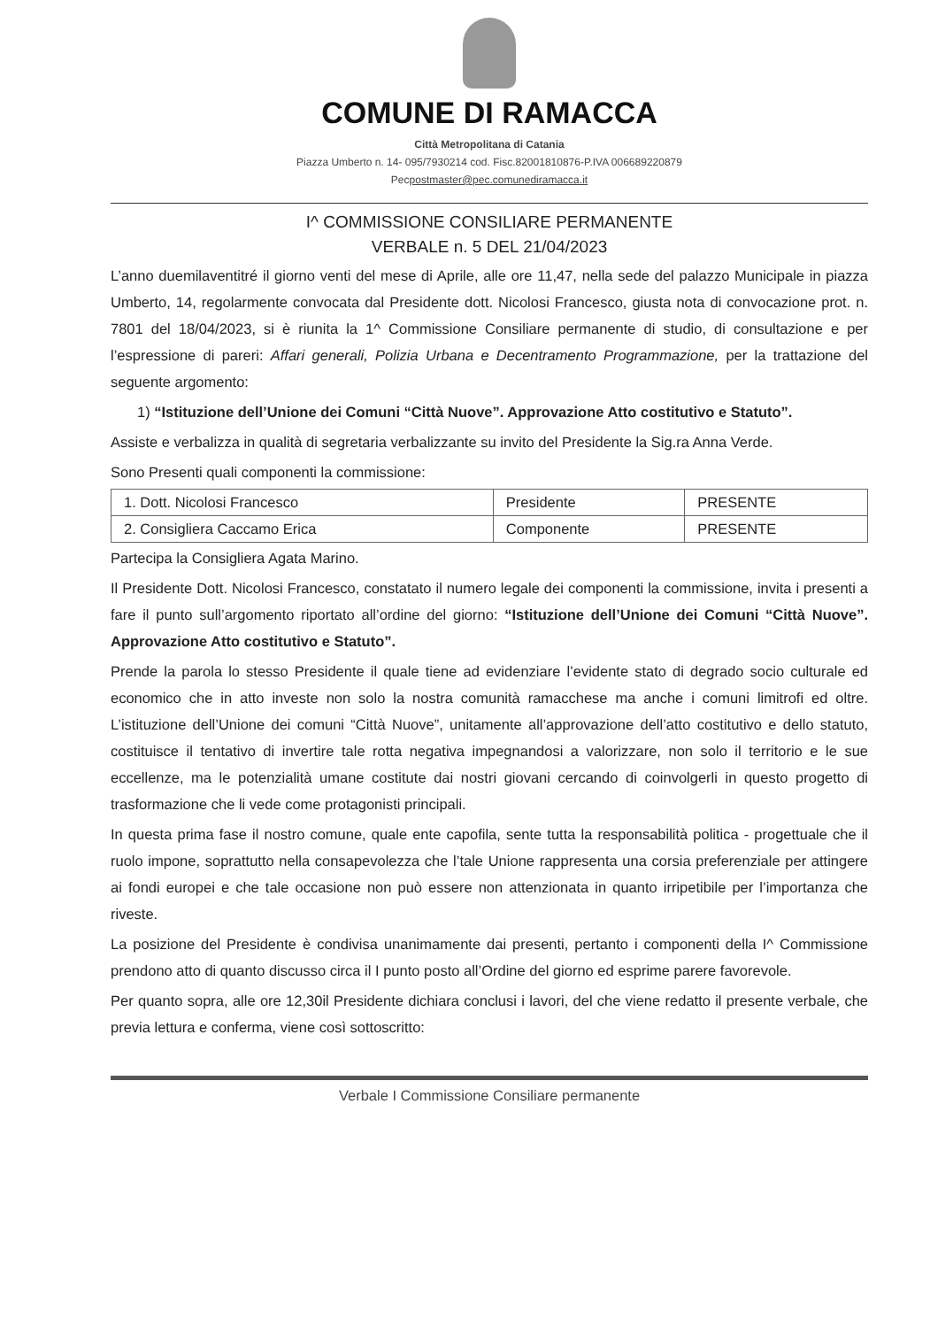COMUNE DI RAMACCA
Città Metropolitana di Catania
Piazza Umberto n. 14- 095/7930214 cod. Fisc.82001810876-P.IVA 006689220879
Pecpostmaster@pec.comunediramacca.it
I^ COMMISSIONE CONSILIARE PERMANENTE
VERBALE n. 5 DEL 21/04/2023
L’anno duemilaventitré il giorno venti del mese di Aprile, alle ore 11,47, nella sede del palazzo Municipale in piazza Umberto, 14, regolarmente convocata dal Presidente dott. Nicolosi Francesco, giusta nota di convocazione prot. n. 7801 del 18/04/2023, si è riunita la 1^ Commissione Consiliare permanente di studio, di consultazione e per l’espressione di pareri: Affari generali, Polizia Urbana e Decentramento Programmazione, per la trattazione del seguente argomento:
1) “Istituzione dell’Unione dei Comuni “Città Nuove”. Approvazione Atto costitutivo e Statuto”.
Assiste e verbalizza in qualità di segretaria verbalizzante su invito del Presidente la Sig.ra Anna Verde.
Sono Presenti quali componenti la commissione:
| 1. Dott. Nicolosi Francesco | Presidente | PRESENTE |
| 2. Consigliera Caccamo Erica | Componente | PRESENTE |
Partecipa la Consigliera Agata Marino.
Il Presidente Dott. Nicolosi Francesco, constatato il numero legale dei componenti la commissione, invita i presenti a fare il punto sull’argomento riportato all’ordine del giorno: “Istituzione dell’Unione dei Comuni “Città Nuove”. Approvazione Atto costitutivo e Statuto”.
Prende la parola lo stesso Presidente il quale tiene ad evidenziare l’evidente stato di degrado socio culturale ed economico che in atto investe non solo la nostra comunità ramacchese ma anche i comuni limitrofi ed oltre. L’istituzione dell’Unione dei comuni “Città Nuove”, unitamente all’approvazione dell’atto costitutivo e dello statuto, costituisce il tentativo di invertire tale rotta negativa impegnandosi a valorizzare, non solo il territorio e le sue eccellenze, ma le potenzialità umane costitute dai nostri giovani cercando di coinvolgerli in questo progetto di trasformazione che li vede come protagonisti principali.
In questa prima fase il nostro comune, quale ente capofila, sente tutta la responsabilità politica - progettuale che il ruolo impone, soprattutto nella consapevolezza che l’tale Unione rappresenta una corsia preferenziale per attingere ai fondi europei e che tale occasione non può essere non attenzionata in quanto irripetibile per l’importanza che riveste.
La posizione del Presidente è condivisa unanimamente dai presenti, pertanto i componenti della I^ Commissione prendono atto di quanto discusso circa il I punto posto all’Ordine del giorno ed esprime parere favorevole.
Per quanto sopra, alle ore 12,30il Presidente dichiara conclusi i lavori, del che viene redatto il presente verbale, che previa lettura e conferma, viene così sottoscritto:
Verbale I Commissione Consiliare permanente